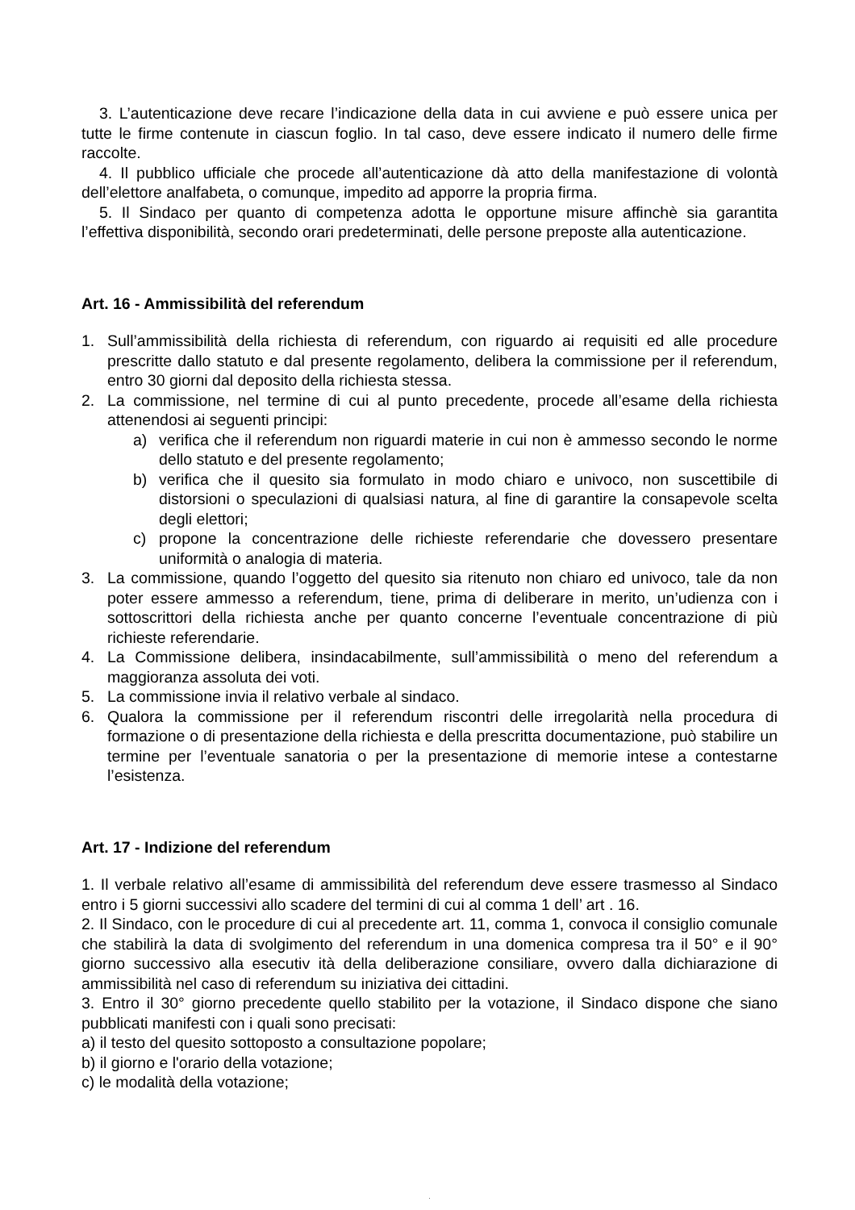3. L’autenticazione deve recare l’indicazione della data in cui avviene e può essere unica per tutte le firme contenute in ciascun foglio. In tal caso, deve essere indicato il numero delle firme raccolte.
4. Il pubblico ufficiale che procede all’autenticazione dà atto della manifestazione di volontà dell’elettore analfabeta, o comunque, impedito ad apporre la propria firma.
5. Il Sindaco per quanto di competenza adotta le opportune misure affinchè sia garantita l’effettiva disponibilità, secondo orari predeterminati, delle persone preposte alla autenticazione.
Art. 16 - Ammissibilità del referendum
1. Sull’ammissibilità della richiesta di referendum, con riguardo ai requisiti ed alle procedure prescritte dallo statuto e dal presente regolamento, delibera la commissione per il referendum, entro 30 giorni dal deposito della richiesta stessa.
2. La commissione, nel termine di cui al punto precedente, procede all’esame della richiesta attenendosi ai seguenti principi:
a) verifica che il referendum non riguardi materie in cui non è ammesso secondo le norme dello statuto e del presente regolamento;
b) verifica che il quesito sia formulato in modo chiaro e univoco, non suscettibile di distorsioni o speculazioni di qualsiasi natura, al fine di garantire la consapevole scelta degli elettori;
c) propone la concentrazione delle richieste referendarie che dovessero presentare uniformità o analogia di materia.
3. La commissione, quando l’oggetto del quesito sia ritenuto non chiaro ed univoco, tale da non poter essere ammesso a referendum, tiene, prima di deliberare in merito, un’udienza con i sottoscrittori della richiesta anche per quanto concerne l’eventuale concentrazione di più richieste referendarie.
4. La Commissione delibera, insindacabilmente, sull’ammissibilità o meno del referendum a maggioranza assoluta dei voti.
5. La commissione invia il relativo verbale al sindaco.
6. Qualora la commissione per il referendum riscontri delle irregolarità nella procedura di formazione o di presentazione della richiesta e della prescritta documentazione, può stabilire un termine per l’eventuale sanatoria o per la presentazione di memorie intese a contestarne l’esistenza.
Art. 17 - Indizione del referendum
1. Il verbale relativo all’esame di ammissibilità del referendum deve essere trasmesso al Sindaco entro i 5 giorni successivi allo scadere del termini di cui al comma 1 dell’ art . 16.
2. Il Sindaco, con le procedure di cui al precedente art. 11, comma 1, convoca il consiglio comunale che stabilirà la data di svolgimento del referendum in una domenica compresa tra il 50° e il 90° giorno successivo alla esecutiv ità della deliberazione consiliare, ovvero dalla dichiarazione di ammissibilità nel caso di referendum su iniziativa dei cittadini.
3. Entro il 30° giorno precedente quello stabilito per la votazione, il Sindaco dispone che siano pubblicati manifesti con i quali sono precisati:
a) il testo del quesito sottoposto a consultazione popolare;
b) il giorno e l'orario della votazione;
c) le modalità della votazione;
.